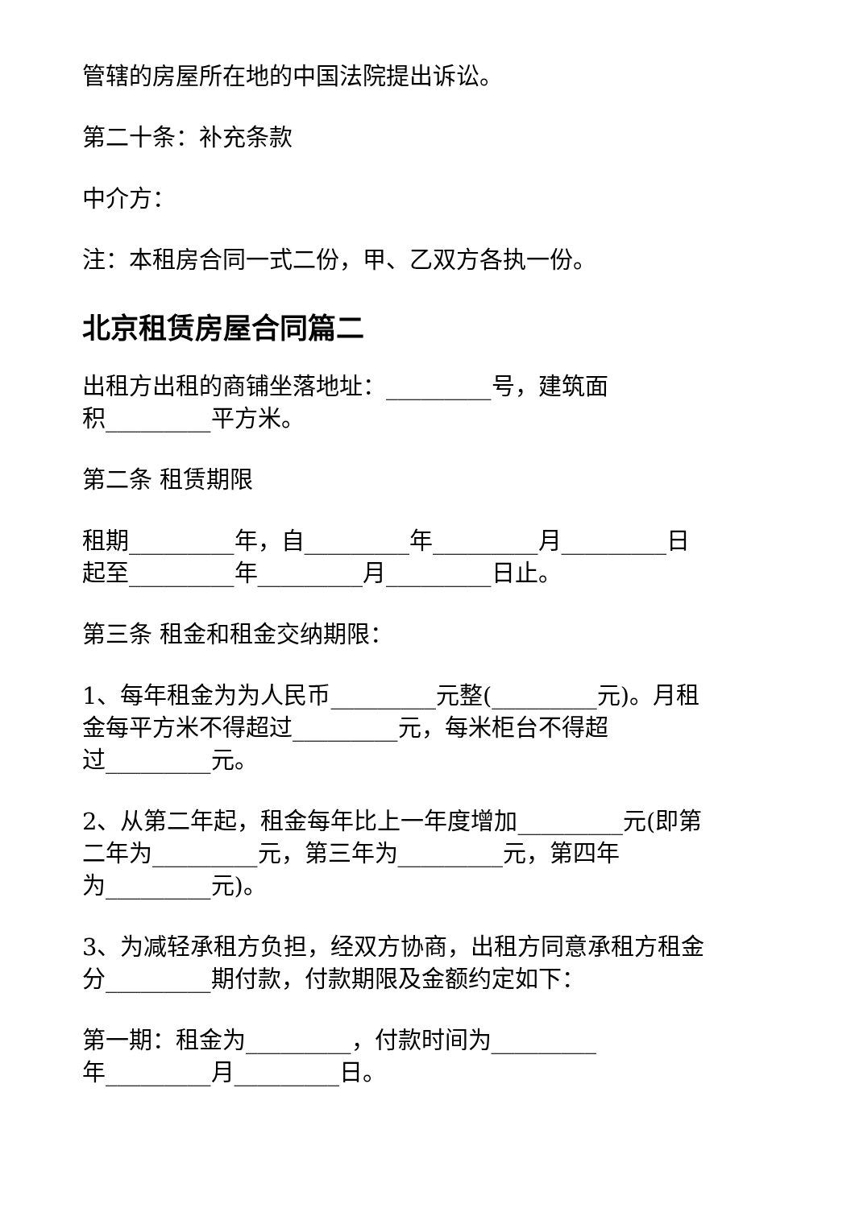管辖的房屋所在地的中国法院提出诉讼。
第二十条：补充条款
中介方：
注：本租房合同一式二份，甲、乙双方各执一份。
北京租赁房屋合同篇二
出租方出租的商铺坐落地址：_________号，建筑面
积_________平方米。
第二条 租赁期限
租期_________年，自_________年_________月_________日
起至_________年_________月_________日止。
第三条 租金和租金交纳期限：
1、每年租金为为人民币_________元整(_________元)。月租
金每平方米不得超过_________元，每米柜台不得超
过_________元。
2、从第二年起，租金每年比上一年度增加_________元(即第
二年为_________元，第三年为_________元，第四年
为_________元)。
3、为减轻承租方负担，经双方协商，出租方同意承租方租金
分_________期付款，付款期限及金额约定如下：
第一期：租金为_________，付款时间为_________
年_________月_________日。